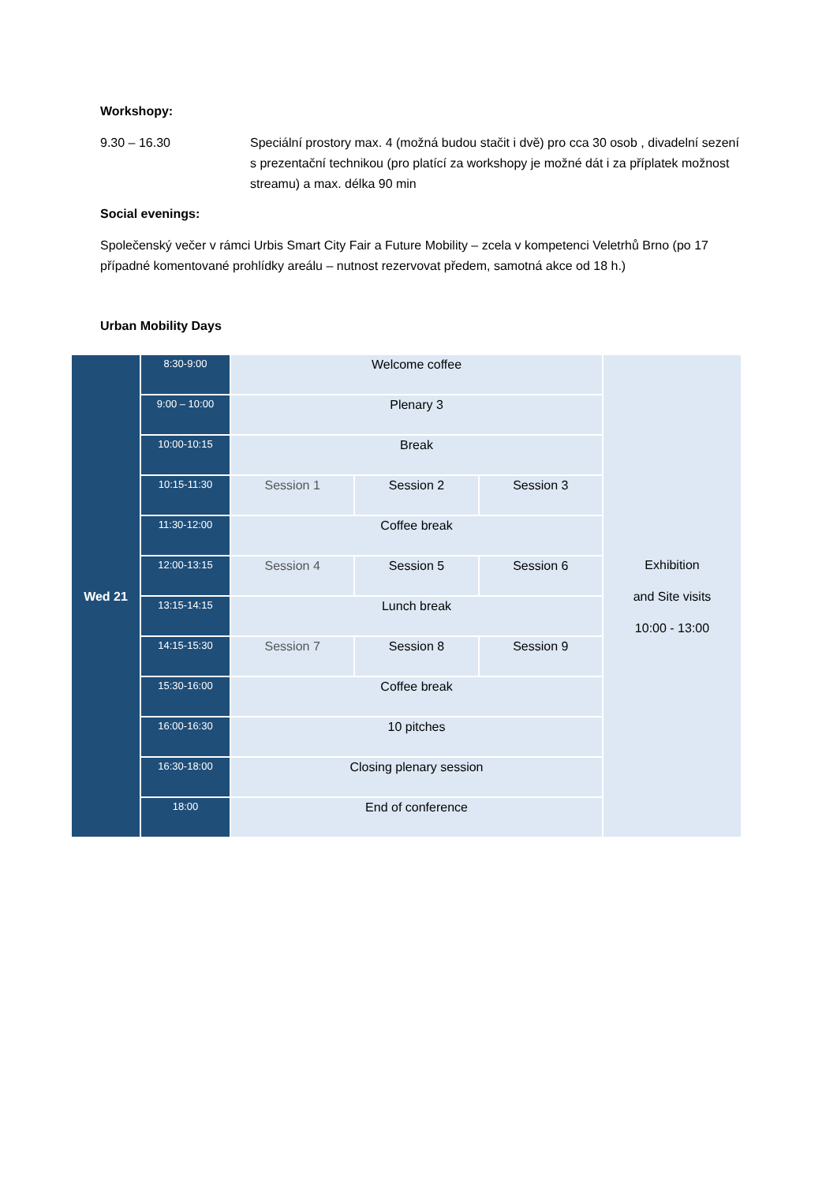Workshopy:
9.30 – 16.30 Speciální prostory max. 4 (možná budou stačit i dvě) pro cca 30 osob , divadelní sezení s prezentační technikou (pro platící za workshopy je možné dát i za příplatek možnost streamu) a max. délka 90 min
Social evenings:
Společenský večer v rámci Urbis Smart City Fair a Future Mobility – zcela v kompetenci Veletrhů Brno (po 17 případné komentované prohlídky areálu – nutnost rezervovat předem, samotná akce od 18 h.)
Urban Mobility Days
| Wed 21 | 8:30-9:00 | Welcome coffee | | | Exhibition and Site visits 10:00 - 13:00 |
| | 9:00 – 10:00 | Plenary 3 | | | |
| | 10:00-10:15 | Break | | | |
| | 10:15-11:30 | Session 1 | Session 2 | Session 3 | |
| | 11:30-12:00 | Coffee break | | | |
| | 12:00-13:15 | Session 4 | Session 5 | Session 6 | |
| | 13:15-14:15 | Lunch break | | | |
| | 14:15-15:30 | Session 7 | Session 8 | Session 9 | |
| | 15:30-16:00 | Coffee break | | | |
| | 16:00-16:30 | 10 pitches | | | |
| | 16:30-18:00 | Closing plenary session | | | |
| | 18:00 | End of conference | | | |